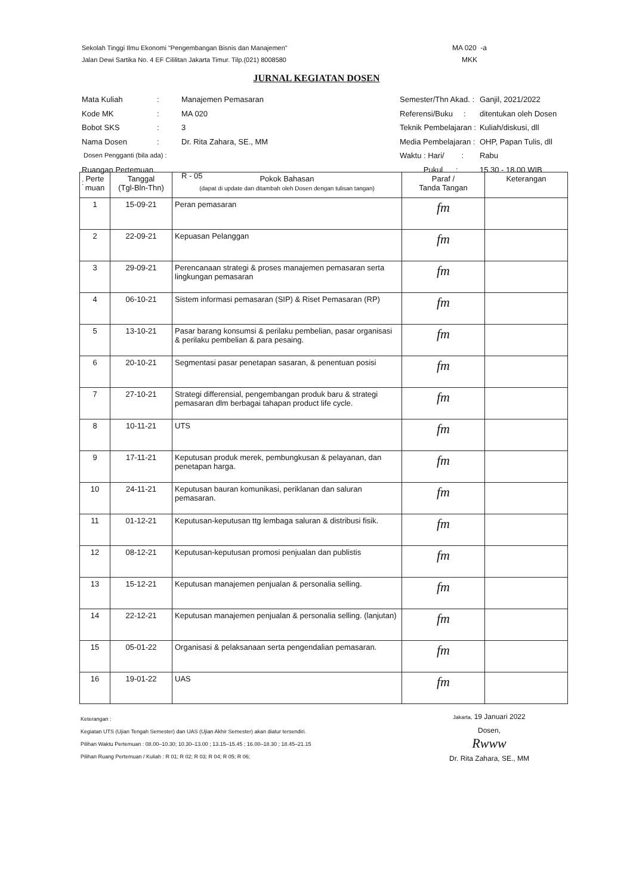Sekolah Tinggi Ilmu Ekonomi "Pengembangan Bisnis dan Manajemen"
Jalan Dewi Sartika No. 4 EF Cililitan Jakarta Timur. Tilp.(021) 8008580
MA 020 -a
MKK
JURNAL KEGIATAN DOSEN
| Mata Kuliah | : | Manajemen Pemasaran |
| Kode MK | : | MA 020 |
| Bobot SKS | : | 3 |
| Nama Dosen | : | Dr. Rita Zahara, SE., MM |
| Dosen Pengganti (bila ada) : | | |
| Ruangan Pertemuan : | | R - 05 |
| Semester/Thn Akad. : | Ganjil, 2021/2022 |
| Referensi/Buku : | ditentukan oleh Dosen |
| Teknik Pembelajaran : | Kuliah/diskusi, dll |
| Media Pembelajaran : | OHP, Papan Tulis, dll |
| Waktu : Hari/ : | Rabu |
| Pukul : | 15.30 - 18.00 WIB |
| Perte muan | Tanggal (Tgl-Bln-Thn) | Pokok Bahasan (dapat di update dan ditambah oleh Dosen dengan tulisan tangan) | Paraf / Tanda Tangan | Keterangan |
| --- | --- | --- | --- | --- |
| 1 | 15-09-21 | Peran pemasaran | fm | |
| 2 | 22-09-21 | Kepuasan Pelanggan | fm | |
| 3 | 29-09-21 | Perencanaan strategi & proses manajemen pemasaran serta lingkungan pemasaran | fm | |
| 4 | 06-10-21 | Sistem informasi pemasaran (SIP) & Riset Pemasaran (RP) | fm | |
| 5 | 13-10-21 | Pasar barang konsumsi & perilaku pembelian, pasar organisasi & perilaku pembelian & para pesaing. | fm | |
| 6 | 20-10-21 | Segmentasi pasar penetapan sasaran, & penentuan posisi | fm | |
| 7 | 27-10-21 | Strategi differensial, pengembangan produk baru & strategi pemasaran dlm berbagai tahapan product life cycle. | fm | |
| 8 | 10-11-21 | UTS | fm | |
| 9 | 17-11-21 | Keputusan produk merek, pembungkusan & pelayanan, dan penetapan harga. | fm | |
| 10 | 24-11-21 | Keputusan bauran komunikasi, periklanan dan saluran pemasaran. | fm | |
| 11 | 01-12-21 | Keputusan-keputusan ttg lembaga saluran & distribusi fisik. | fm | |
| 12 | 08-12-21 | Keputusan-keputusan promosi penjualan dan publistis | fm | |
| 13 | 15-12-21 | Keputusan manajemen penjualan & personalia selling. | fm | |
| 14 | 22-12-21 | Keputusan manajemen penjualan & personalia selling. (lanjutan) | fm | |
| 15 | 05-01-22 | Organisasi & pelaksanaan serta pengendalian pemasaran. | fm | |
| 16 | 19-01-22 | UAS | fm | |
Keterangan :
Kegiatan UTS (Ujian Tengah Semester) dan UAS (Ujian Akhir Semester) akan diatur tersendiri.
Pilihan Waktu Pertemuan : 08.00–10.30; 10.30–13.00 ; 13.15–15.45 ; 16.00–18.30 ; 18.45–21.15
Pilihan Ruang Pertemuan / Kuliah : R 01; R 02; R 03; R 04; R 05; R 06;
Jakarta, 19 Januari 2022
Dosen,
Rwww
Dr. Rita Zahara, SE., MM